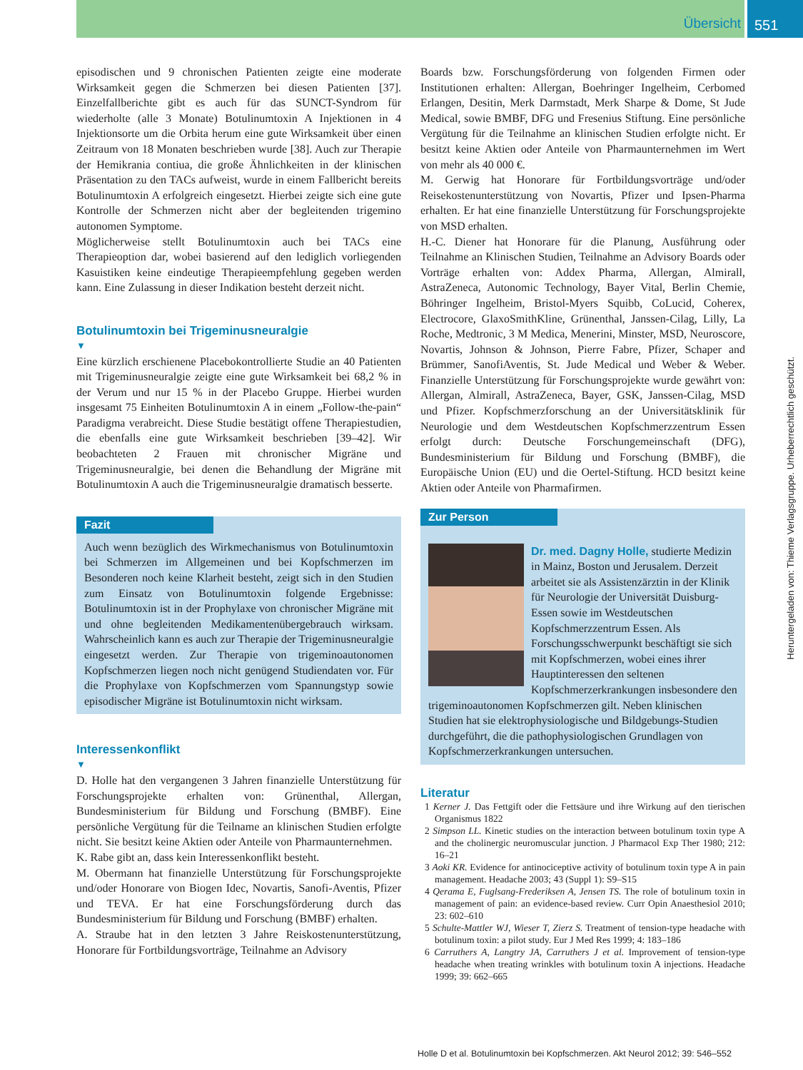Übersicht
551
episodischen und 9 chronischen Patienten zeigte eine moderate Wirksamkeit gegen die Schmerzen bei diesen Patienten [37]. Einzelfallberichte gibt es auch für das SUNCT-Syndrom für wiederholte (alle 3 Monate) Botulinumtoxin A Injektionen in 4 Injektionsorte um die Orbita herum eine gute Wirksamkeit über einen Zeitraum von 18 Monaten beschrieben wurde [38]. Auch zur Therapie der Hemikrania contiua, die große Ähnlichkeiten in der klinischen Präsentation zu den TACs aufweist, wurde in einem Fallbericht bereits Botulinumtoxin A erfolgreich eingesetzt. Hierbei zeigte sich eine gute Kontrolle der Schmerzen nicht aber der begleitenden trigemino autonomen Symptome.
Möglicherweise stellt Botulinumtoxin auch bei TACs eine Therapieoption dar, wobei basierend auf den lediglich vorliegenden Kasuistiken keine eindeutige Therapieempfehlung gegeben werden kann. Eine Zulassung in dieser Indikation besteht derzeit nicht.
Botulinumtoxin bei Trigeminusneuralgie
▼
Eine kürzlich erschienene Placebokontrollierte Studie an 40 Patienten mit Trigeminusneuralgie zeigte eine gute Wirksamkeit bei 68,2 % in der Verum und nur 15 % in der Placebo Gruppe. Hierbei wurden insgesamt 75 Einheiten Botulinumtoxin A in einem „Follow-the-pain“ Paradigma verabreicht. Diese Studie bestätigt offene Therapiestudien, die ebenfalls eine gute Wirksamkeit beschrieben [39–42]. Wir beobachteten 2 Frauen mit chronischer Migräne und Trigeminusneuralgie, bei denen die Behandlung der Migräne mit Botulinumtoxin A auch die Trigeminusneuralgie dramatisch besserte.
Fazit
Auch wenn bezüglich des Wirkmechanismus von Botulinumtoxin bei Schmerzen im Allgemeinen und bei Kopfschmerzen im Besonderen noch keine Klarheit besteht, zeigt sich in den Studien zum Einsatz von Botulinumtoxin folgende Ergebnisse: Botulinumtoxin ist in der Prophylaxe von chronischer Migräne mit und ohne begleitenden Medikamentenübergebrauch wirksam. Wahrscheinlich kann es auch zur Therapie der Trigeminusneuralgie eingesetzt werden. Zur Therapie von trigeminoautonomen Kopfschmerzen liegen noch nicht genügend Studiendaten vor. Für die Prophylaxe von Kopfschmerzen vom Spannungstyp sowie episodischer Migräne ist Botulinumtoxin nicht wirksam.
Interessenkonflikt
▼
D. Holle hat den vergangenen 3 Jahren finanzielle Unterstützung für Forschungsprojekte erhalten von: Grünenthal, Allergan, Bundesministerium für Bildung und Forschung (BMBF). Eine persönliche Vergütung für die Teilname an klinischen Studien erfolgte nicht. Sie besitzt keine Aktien oder Anteile von Pharmaunternehmen.
K. Rabe gibt an, dass kein Interessenkonflikt besteht.
M. Obermann hat finanzielle Unterstützung für Forschungsprojekte und/oder Honorare von Biogen Idec, Novartis, Sanofi-Aventis, Pfizer und TEVA. Er hat eine Forschungsförderung durch das Bundesministerium für Bildung und Forschung (BMBF) erhalten.
A. Straube hat in den letzten 3 Jahre Reiskostenunterstützung, Honorare für Fortbildungsvorträge, Teilnahme an Advisory
Boards bzw. Forschungsförderung von folgenden Firmen oder Institutionen erhalten: Allergan, Boehringer Ingelheim, Cerbomed Erlangen, Desitin, Merk Darmstadt, Merk Sharpe & Dome, St Jude Medical, sowie BMBF, DFG und Fresenius Stiftung. Eine persönliche Vergütung für die Teilnahme an klinischen Studien erfolgte nicht. Er besitzt keine Aktien oder Anteile von Pharmaunternehmen im Wert von mehr als 40 000 €.
M. Gerwig hat Honorare für Fortbildungsvorträge und/oder Reisekostenunterstützung von Novartis, Pfizer und Ipsen-Pharma erhalten. Er hat eine finanzielle Unterstützung für Forschungsprojekte von MSD erhalten.
H.-C. Diener hat Honorare für die Planung, Ausführung oder Teilnahme an Klinischen Studien, Teilnahme an Advisory Boards oder Vorträge erhalten von: Addex Pharma, Allergan, Almirall, AstraZeneca, Autonomic Technology, Bayer Vital, Berlin Chemie, Böhringer Ingelheim, Bristol-Myers Squibb, CoLucid, Coherex, Electrocore, GlaxoSmithKline, Grünenthal, Janssen-Cilag, Lilly, La Roche, Medtronic, 3 M Medica, Menerini, Minster, MSD, Neuroscore, Novartis, Johnson & Johnson, Pierre Fabre, Pfizer, Schaper and Brümmer, SanofiAventis, St. Jude Medical und Weber & Weber. Finanzielle Unterstützung für Forschungsprojekte wurde gewährt von: Allergan, Almirall, AstraZeneca, Bayer, GSK, Janssen-Cilag, MSD und Pfizer. Kopfschmerzforschung an der Universitätsklinik für Neurologie und dem Westdeutschen Kopfschmerzzentrum Essen erfolgt durch: Deutsche Forschungemeinschaft (DFG), Bundesministerium für Bildung und Forschung (BMBF), die Europäische Union (EU) und die Oertel-Stiftung. HCD besitzt keine Aktien oder Anteile von Pharmafirmen.
Zur Person
Dr. med. Dagny Holle, studierte Medizin in Mainz, Boston und Jerusalem. Derzeit arbeitet sie als Assistenzärztin in der Klinik für Neurologie der Universität Duisburg-Essen sowie im Westdeutschen Kopfschmerzzentrum Essen. Als Forschungsschwerpunkt beschäftigt sie sich mit Kopfschmerzen, wobei eines ihrer Hauptinteressen den seltenen Kopfschmerzerkrankungen insbesondere den trigeminoautonomen Kopfschmerzen gilt. Neben klinischen Studien hat sie elektrophysiologische und Bildgebungs-Studien durchgeführt, die die pathophysiologischen Grundlagen von Kopfschmerzerkrankungen untersuchen.
Literatur
1 Kerner J. Das Fettgift oder die Fettsäure und ihre Wirkung auf den tierischen Organismus 1822
2 Simpson LL. Kinetic studies on the interaction between botulinum toxin type A and the cholinergic neuromuscular junction. J Pharmacol Exp Ther 1980; 212: 16–21
3 Aoki KR. Evidence for antinociceptive activity of botulinum toxin type A in pain management. Headache 2003; 43 (Suppl 1): S9–S15
4 Qerama E, Fuglsang-Frederiksen A, Jensen TS. The role of botulinum toxin in management of pain: an evidence-based review. Curr Opin Anaesthesiol 2010; 23: 602–610
5 Schulte-Mattler WJ, Wieser T, Zierz S. Treatment of tension-type headache with botulinum toxin: a pilot study. Eur J Med Res 1999; 4: 183–186
6 Carruthers A, Langtry JA, Carruthers J et al. Improvement of tension-type headache when treating wrinkles with botulinum toxin A injections. Headache 1999; 39: 662–665
Heruntergeladen von: Thieme Verlagsgruppe. Urheberrechtlich geschützt.
Holle D et al. Botulinumtoxin bei Kopfschmerzen. Akt Neurol 2012; 39: 546–552